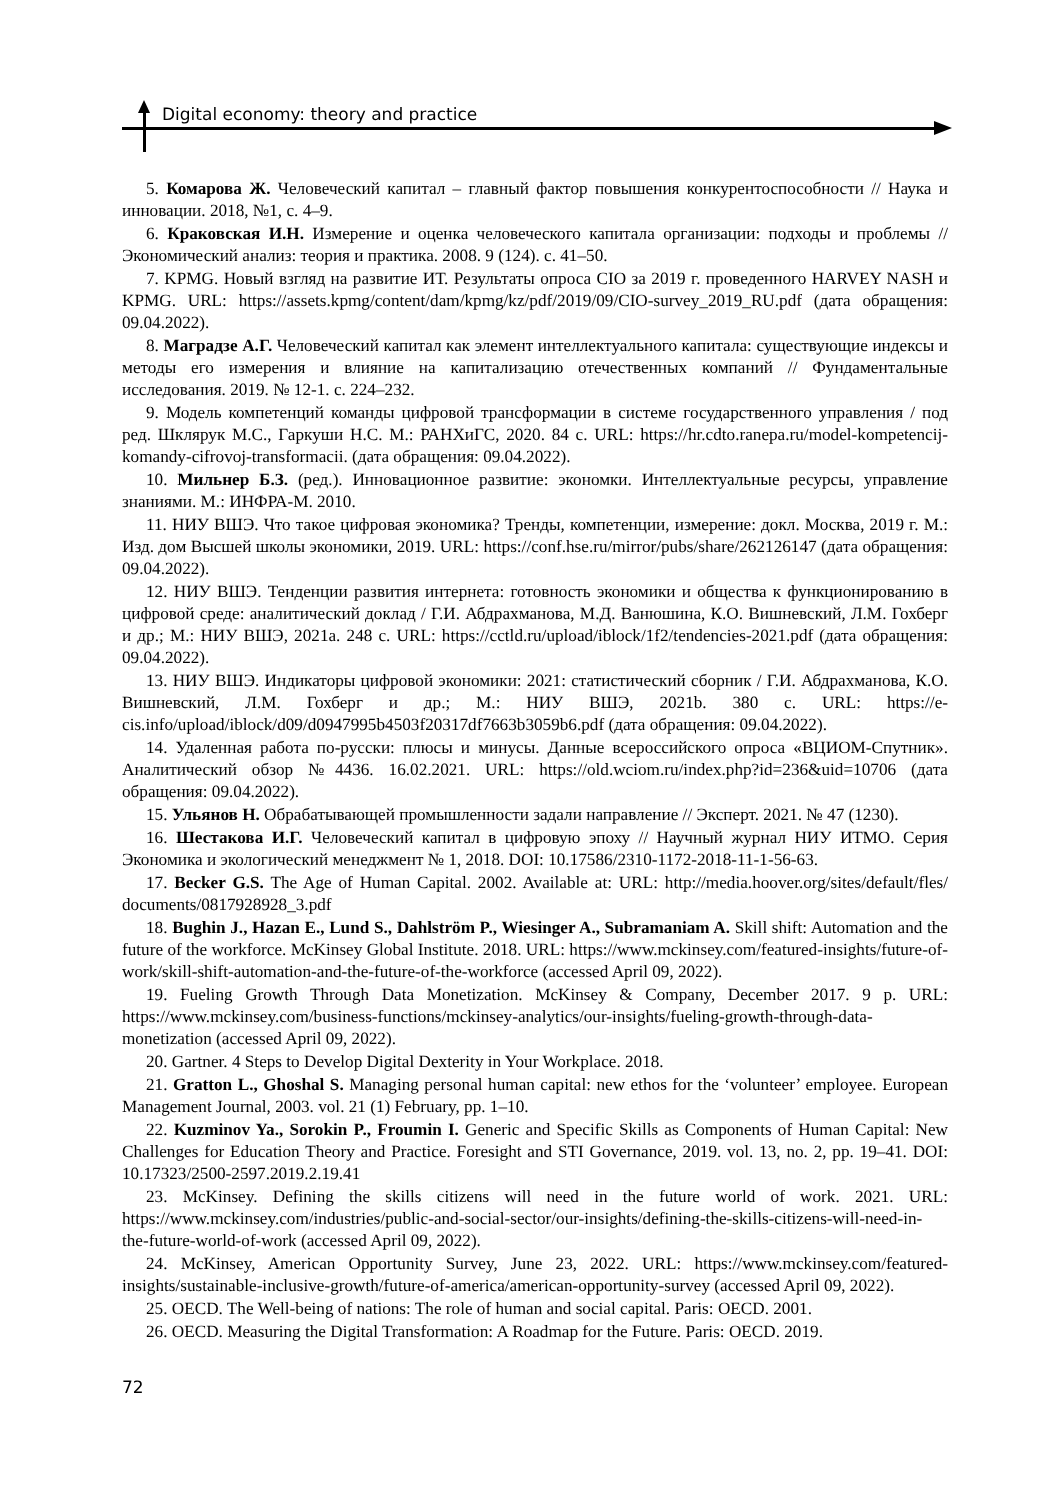Digital economy: theory and practice
5. Комарова Ж. Человеческий капитал – главный фактор повышения конкурентоспособности // Наука и инновации. 2018, №1, с. 4–9.
6. Краковская И.Н. Измерение и оценка человеческого капитала организации: подходы и проблемы // Экономический анализ: теория и практика. 2008. 9 (124). с. 41–50.
7. KPMG. Новый взгляд на развитие ИТ. Результаты опроса CIO за 2019 г. проведенного HARVEY NASH и KPMG. URL: https://assets.kpmg/content/dam/kpmg/kz/pdf/2019/09/CIO-survey_2019_RU.pdf (дата обращения: 09.04.2022).
8. Маградзе А.Г. Человеческий капитал как элемент интеллектуального капитала: существующие индексы и методы его измерения и влияние на капитализацию отечественных компаний // Фундаментальные исследования. 2019. № 12-1. с. 224–232.
9. Модель компетенций команды цифровой трансформации в системе государственного управления / под ред. Шклярук М.С., Гаркуши Н.С. М.: РАНХиГС, 2020. 84 с. URL: https://hr.cdto.ranepa.ru/model-kompetencij-komandy-cifrovoj-transformacii. (дата обращения: 09.04.2022).
10. Мильнер Б.З. (ред.). Инновационное развитие: экономки. Интеллектуальные ресурсы, управление знаниями. М.: ИНФРА-М. 2010.
11. НИУ ВШЭ. Что такое цифровая экономика? Тренды, компетенции, измерение: докл. Москва, 2019 г. М.: Изд. дом Высшей школы экономики, 2019. URL: https://conf.hse.ru/mirror/pubs/share/262126147 (дата обращения: 09.04.2022).
12. НИУ ВШЭ. Тенденции развития интернета: готовность экономики и общества к функционированию в цифровой среде: аналитический доклад / Г.И. Абдрахманова, М.Д. Ванюшина, К.О. Вишневский, Л.М. Гохберг и др.; М.: НИУ ВШЭ, 2021a. 248 с. URL: https://cctld.ru/upload/iblock/1f2/tendencies-2021.pdf (дата обращения: 09.04.2022).
13. НИУ ВШЭ. Индикаторы цифровой экономики: 2021: статистический сборник / Г.И. Абдрахманова, К.О. Вишневский, Л.М. Гохберг и др.; М.: НИУ ВШЭ, 2021b. 380 с. URL: https://e-cis.info/upload/iblock/d09/d0947995b4503f20317df7663b3059b6.pdf (дата обращения: 09.04.2022).
14. Удаленная работа по-русски: плюсы и минусы. Данные всероссийского опроса «ВЦИОМ-Спутник». Аналитический обзор №4436. 16.02.2021. URL: https://old.wciom.ru/index.php?id=236&uid=10706 (дата обращения: 09.04.2022).
15. Ульянов Н. Обрабатывающей промышленности задали направление // Эксперт. 2021. № 47 (1230).
16. Шестакова И.Г. Человеческий капитал в цифровую эпоху // Научный журнал НИУ ИТМО. Серия Экономика и экологический менеджмент № 1, 2018. DOI: 10.17586/2310-1172-2018-11-1-56-63.
17. Becker G.S. The Age of Human Capital. 2002. Available at: URL: http://media.hoover.org/sites/default/fles/ documents/0817928928_3.pdf
18. Bughin J., Hazan E., Lund S., Dahlström P., Wiesinger A., Subramaniam A. Skill shift: Automation and the future of the workforce. McKinsey Global Institute. 2018. URL: https://www.mckinsey.com/featured-insights/future-of-work/skill-shift-automation-and-the-future-of-the-workforce (accessed April 09, 2022).
19. Fueling Growth Through Data Monetization. McKinsey & Company, December 2017. 9 p. URL: https://www.mckinsey.com/business-functions/mckinsey-analytics/our-insights/fueling-growth-through-data-monetization (accessed April 09, 2022).
20. Gartner. 4 Steps to Develop Digital Dexterity in Your Workplace. 2018.
21. Gratton L., Ghoshal S. Managing personal human capital: new ethos for the ‘volunteer’ employee. European Management Journal, 2003. vol. 21 (1) February, pp. 1–10.
22. Kuzminov Ya., Sorokin P., Froumin I. Generic and Specific Skills as Components of Human Capital: New Challenges for Education Theory and Practice. Foresight and STI Governance, 2019. vol. 13, no. 2, pp. 19–41. DOI: 10.17323/2500-2597.2019.2.19.41
23. McKinsey. Defining the skills citizens will need in the future world of work. 2021. URL: https://www.mckinsey.com/industries/public-and-social-sector/our-insights/defining-the-skills-citizens-will-need-in-the-future-world-of-work (accessed April 09, 2022).
24. McKinsey, American Opportunity Survey, June 23, 2022. URL: https://www.mckinsey.com/featured-insights/sustainable-inclusive-growth/future-of-america/american-opportunity-survey (accessed April 09, 2022).
25. OECD. The Well-being of nations: The role of human and social capital. Paris: OECD. 2001.
26. OECD. Measuring the Digital Transformation: A Roadmap for the Future. Paris: OECD. 2019.
72